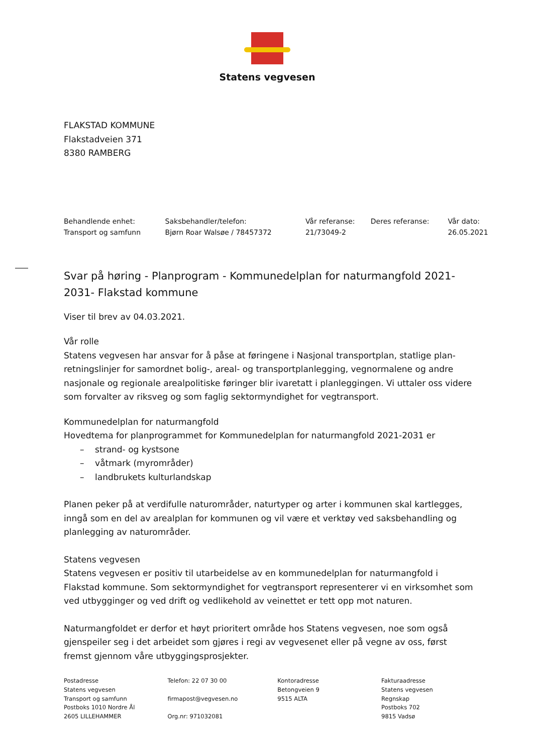Statens vegvesen
FLAKSTAD KOMMUNE
Flakstadveien 371
8380 RAMBERG
| Behandlende enhet: | Saksbehandler/telefon: | Vår referanse: | Deres referanse: | Vår dato: |
| Transport og samfunn | Bjørn Roar Walsøe / 78457372 | 21/73049-2 | | 26.05.2021 |
Svar på høring - Planprogram - Kommunedelplan for naturmangfold 2021-2031- Flakstad kommune
Viser til brev av 04.03.2021.
Vår rolle
Statens vegvesen har ansvar for å påse at føringene i Nasjonal transportplan, statlige plan-retningslinjer for samordnet bolig-, areal- og transportplanlegging, vegnormalene og andre nasjonale og regionale arealpolitiske føringer blir ivaretatt i planleggingen. Vi uttaler oss videre som forvalter av riksveg og som faglig sektormyndighet for vegtransport.
Kommunedelplan for naturmangfold
Hovedtema for planprogrammet for Kommunedelplan for naturmangfold 2021-2031 er
– strand- og kystsone
– våtmark (myrområder)
– landbrukets kulturlandskap
Planen peker på at verdifulle naturområder, naturtyper og arter i kommunen skal kartlegges, inngå som en del av arealplan for kommunen og vil være et verktøy ved saksbehandling og planlegging av naturområder.
Statens vegvesen
Statens vegvesen er positiv til utarbeidelse av en kommunedelplan for naturmangfold i Flakstad kommune. Som sektormyndighet for vegtransport representerer vi en virksomhet som ved utbygginger og ved drift og vedlikehold av veinettet er tett opp mot naturen.
Naturmangfoldet er derfor et høyt prioritert område hos Statens vegvesen, noe som også gjenspeiler seg i det arbeidet som gjøres i regi av vegvesenet eller på vegne av oss, først fremst gjennom våre utbyggingsprosjekter.
| Postadresse Statens vegvesen Transport og samfunn Postboks 1010 Nordre Ål 2605 LILLEHAMMER | Telefon: 22 07 30 00 firmapost@vegvesen.no Org.nr: 971032081 | Kontoradresse Betongveien 9 9515 ALTA | Fakturaadresse Statens vegvesen Regnskap Postboks 702 9815 Vadsø |